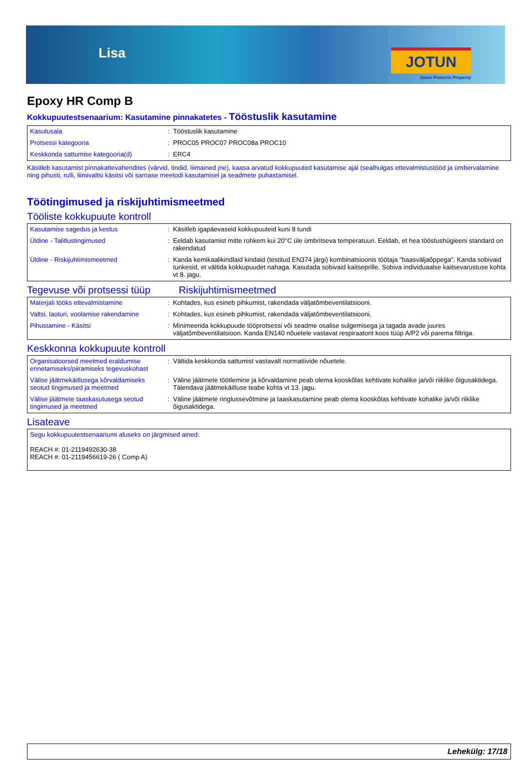Lisa JOTUN
Jotun Protects Property
Epoxy HR Comp B
Kokkupuutestsenaarium: Kasutamine pinnakatetes - Tööstuslik kasutamine
| Kasutusala | : | Tööstuslik kasutamine |
| Protsessi kategooria | : | PROC05 PROC07 PROC08a PROC10 |
| Keskkonda sattumise kategooria(d) | : | ERC4 |
Käsitleb kasutamist pinnakattevahendites (värvid, tindid, liimained jne), kaasa arvatud kokkupuuted kasutamise ajal (sealhulgas ettevalmistustööd ja ümbervalamine ning pihusti, rulli, liimivaltsi käsitsi või sarnase meetodi kasutamisel ja seadmete puhastamisel.
Töötingimused ja riskijuhtimismeetmed
Tööliste kokkupuute kontroll
| Kasutamise sagedus ja kestus | : | Käsitleb igapäevaseid kokkupuuteid kuni 8 tundi |
| Üldine - Talitlustingimused | : | Eeldab kasutamist mitte rohkem kui 20°C üle ümbritseva temperatuuri. Eeldab, et hea tööstushügieeni standard on rakendatud |
| Üldine - Riskijuhtimismeetmed | : | Kanda kemikaalikindlaid kindaid (testitud EN374 järgi) kombinatsioonis töötaja "baasväljaõppega". Kanda sobivaid tunkesid, et vältida kokkupuudet nahaga. Kasutada sobivaid kaitseprille. Sobiva individuaalse kaitsevarustuse kohta vt 8. jagu. |
Tegevuse või protsessi tüüp Riskijuhtimismeetmed
| Materjali tööks ettevalmistamine | : | Kohtades, kus esineb pihkumist, rakendada väljatõmbeventilatsiooni. |
| Valtsi, laoturi, voolamise rakendamine | : | Kohtades, kus esineb pihkumist, rakendada väljatõmbeventilatsiooni. |
| Pihustamine - Käsitsi | : | Minimeerida kokkupuude tööprotsessi või seadme osalise sulgemisega ja tagada avade juures väljatõmbeventilatsioon. Kanda EN140 nõuetele vastavat respiraatorit koos tüüp A/P2 või parema filtriga. |
Keskkonna kokkupuute kontroll
| Organisatoorsed meetmed eraldumise ennetamiseks/piiramiseks tegevuskohast | : | Vältida keskkonda sattumist vastavalt normatiivide nõuetele. |
| Välise jäätmekäitlusega kõrvaldamiseks seotud tingimused ja meetmed | : | Väline jäätmete töötlemine ja kõrvaldamine peab olema kooskõlas kehtivate kohalike ja/või riiklike õigusaktidega. Täiendava jäätmekäitluse teabe kohta vt 13. jagu. |
| Välise jäätmete taaskasutusega seotud tingimused ja meetmed | : | Väline jäätmete ringlussevõtmine ja taaskasutamine peab olema kooskõlas kehtivate kohalike ja/või riiklike õigusaktidega. |
Lisateave
| Segu kokkupuutestsenaariumi aluseks on järgmised ained: REACH #: 01-2119492630-38 REACH #: 01-2119456619-26 ( Comp A) |
Lehekülg: 17/18